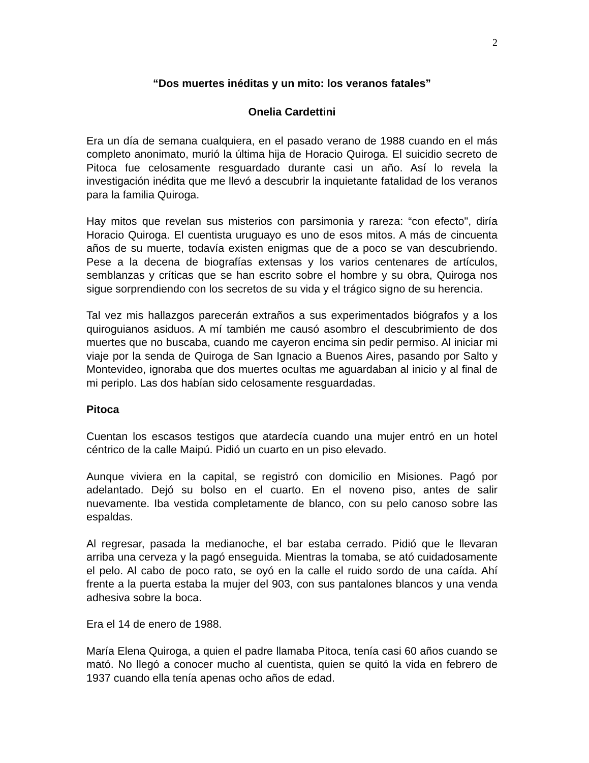2
“Dos muertes inéditas y un mito: los veranos fatales”
Onelia Cardettini
Era un día de semana cualquiera, en el pasado verano de 1988 cuando en el más completo anonimato, murió la última hija de Horacio Quiroga. El suicidio secreto de Pitoca fue celosamente resguardado durante casi un año. Así lo revela la investigación inédita que me llevó a descubrir la inquietante fatalidad de los veranos para la familia Quiroga.
Hay mitos que revelan sus misterios con parsimonia y rareza: “con efecto", diría Horacio Quiroga. El cuentista uruguayo es uno de esos mitos. A más de cincuenta años de su muerte, todavía existen enigmas que de a poco se van descubriendo. Pese a la decena de biografías extensas y los varios centenares de artículos, semblanzas y críticas que se han escrito sobre el hombre y su obra, Quiroga nos sigue sorprendiendo con los secretos de su vida y el trágico signo de su herencia.
Tal vez mis hallazgos parecerán extraños a sus experimentados biógrafos y a los quiroguianos asiduos. A mí también me causó asombro el descubrimiento de dos muertes que no buscaba, cuando me cayeron encima sin pedir permiso. Al iniciar mi viaje por la senda de Quiroga de San Ignacio a Buenos Aires, pasando por Salto y Montevideo, ignoraba que dos muertes ocultas me aguardaban al inicio y al final de mi periplo. Las dos habían sido celosamente resguardadas.
Pitoca
Cuentan los escasos testigos que atardecía cuando una mujer entró en un hotel céntrico de la calle Maipú. Pidió un cuarto en un piso elevado.
Aunque viviera en la capital, se registró con domicilio en Misiones. Pagó por adelantado. Dejó su bolso en el cuarto. En el noveno piso, antes de salir nuevamente. Iba vestida completamente de blanco, con su pelo canoso sobre las espaldas.
Al regresar, pasada la medianoche, el bar estaba cerrado. Pidió que le llevaran arriba una cerveza y la pagó enseguida. Mientras la tomaba, se ató cuidadosamente el pelo. Al cabo de poco rato, se oyó en la calle el ruido sordo de una caída. Ahí frente a la puerta estaba la mujer del 903, con sus pantalones blancos y una venda adhesiva sobre la boca.
Era el 14 de enero de 1988.
María Elena Quiroga, a quien el padre llamaba Pitoca, tenía casi 60 años cuando se mató. No llegó a conocer mucho al cuentista, quien se quitó la vida en febrero de 1937 cuando ella tenía apenas ocho años de edad.